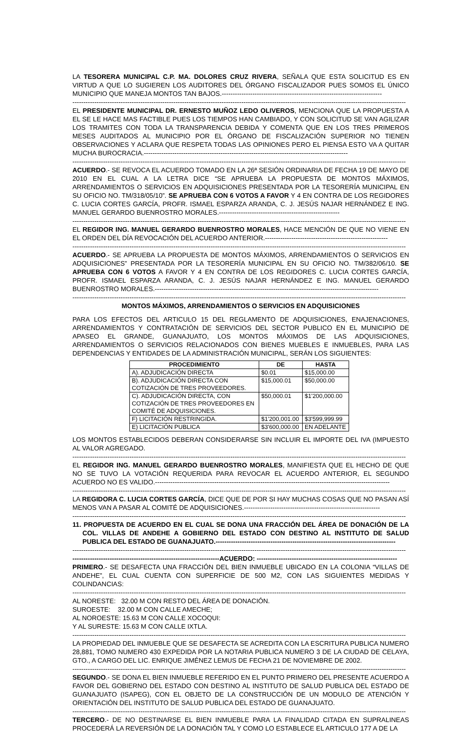LA TESORERA MUNICIPAL C.P. MA. DOLORES CRUZ RIVERA, SEÑALA QUE ESTA SOLICITUD ES EN VIRTUD A QUE LO SUGIEREN LOS AUDITORES DEL ÓRGANO FISCALIZADOR PUES SOMOS EL ÚNICO MUNICIPIO QUE MANEJA MONTOS TAN BAJOS.-------------------------------------------------------------------------
--------------------------------------------------------------------------------------------------------------------------------------------------------
EL PRESIDENTE MUNICIPAL DR. ERNESTO MUÑOZ LEDO OLIVEROS, MENCIONA QUE LA PROPUESTA A EL SE LE HACE MAS FACTIBLE PUES LOS TIEMPOS HAN CAMBIADO, Y CON SOLICITUD SE VAN AGILIZAR LOS TRAMITES CON TODA LA TRANSPARENCIA DEBIDA Y COMENTA QUE EN LOS TRES PRIMEROS MESES AUDITADOS AL MUNICIPIO POR EL ÓRGANO DE FISCALIZACIÓN SUPERIOR NO TIENEN OBSERVACIONES Y ACLARA QUE RESPETA TODAS LAS OPINIONES PERO EL PIENSA ESTO VA A QUITAR MUCHA BUROCRACIA.---------------------------------------------------------------------------------------------
--------------------------------------------------------------------------------------------------------------------------------------------------------
ACUERDO.- SE REVOCA EL ACUERDO TOMADO EN LA 26ª SESIÓN ORDINARIA DE FECHA 19 DE MAYO DE 2010 EN EL CUAL A LA LETRA DICE “SE APRUEBA LA PROPUESTA DE MONTOS MÁXIMOS, ARRENDAMIENTOS O SERVICIOS EN ADQUISICIONES PRESENTADA POR LA TESORERÍA MUNICIPAL EN SU OFICIO NO. TM/318/05/10”. SE APRUEBA CON 6 VOTOS A FAVOR Y 4 EN CONTRA DE LOS REGIDORES C. LUCIA CORTES GARCÍA, PROFR. ISMAEL ESPARZA ARANDA, C. J. JESÚS NAJAR HERNÁNDEZ E ING. MANUEL GERARDO BUENROSTRO MORALES.-------------------------------------------------------
--------------------------------------------------------------------------------------------------------------------------------------------------------
EL REGIDOR ING. MANUEL GERARDO BUENROSTRO MORALES, HACE MENCIÓN DE QUE NO VIENE EN EL ORDEN DEL DÍA REVOCACIÓN DEL ACUERDO ANTERIOR.--------------------------------------------------------
--------------------------------------------------------------------------------------------------------------------------------------------------------
ACUERDO.- SE APRUEBA LA PROPUESTA DE MONTOS MÁXIMOS, ARRENDAMIENTOS O SERVICIOS EN ADQUISICIONES” PRESENTADA POR LA TESORERÍA MUNICIPAL EN SU OFICIO NO. TM/382/06/10. SE APRUEBA CON 6 VOTOS A FAVOR Y 4 EN CONTRA DE LOS REGIDORES C. LUCIA CORTES GARCÍA, PROFR. ISMAEL ESPARZA ARANDA, C. J. JESÚS NAJAR HERNÁNDEZ E ING. MANUEL GERARDO BUENROSTRO MORALES.------------------------------------------------------------------------------------------------------
--------------------------------------------------------------------------------------------------------------------------------------------------------
MONTOS MÁXIMOS, ARRENDAMIENTOS O SERVICIOS EN ADQUISICIONES
PARA LOS EFECTOS DEL ARTICULO 15 DEL REGLAMENTO DE ADQUISICIONES, ENAJENACIONES, ARRENDAMIENTOS Y CONTRATACIÓN DE SERVICIOS DEL SECTOR PUBLICO EN EL MUNICIPIO DE APASEO EL GRANDE, GUANAJUATO, LOS MONTOS MÁXIMOS DE LAS ADQUISICIONES, ARRENDAMIENTOS O SERVICIOS RELACIONADOS CON BIENES MUEBLES E INMUEBLES, PARA LAS DEPENDENCIAS Y ENTIDADES DE LA ADMINISTRACIÓN MUNICIPAL, SERÁN LOS SIGUIENTES:
| PROCEDIMIENTO | DE | HASTA |
| --- | --- | --- |
| A). ADJUDICACIÓN DIRECTA | $0.01 | $15,000.00 |
| B). ADJUDICACIÓN DIRECTA CON COTIZACIÓN DE TRES PROVEEDORES. | $15,000.01 | $50,000.00 |
| C). ADJUDICACIÓN DIRECTA, CON COTIZACIÓN DE TRES PROVEEDORES EN COMITÉ DE ADQUISICIONES. | $50,000.01 | $1'200,000.00 |
| F) LICITACIÓN RESTRINGIDA. | $1'200,001.00 | $3'599,999.99 |
| E) LICITACIÓN PUBLICA | $3'600,000.00 | EN ADELANTE |
LOS MONTOS ESTABLECIDOS DEBERAN CONSIDERARSE SIN INCLUIR EL IMPORTE DEL IVA (IMPUESTO AL VALOR AGREGADO.
--------------------------------------------------------------------------------------------------------------------------------------------------------
EL REGIDOR ING. MANUEL GERARDO BUENROSTRO MORALES, MANIFIESTA QUE EL HECHO DE QUE NO SE TUVO LA VOTACIÓN REQUERIDA PARA REVOCAR EL ACUERDO ANTERIOR, EL SEGUNDO ACUERDO NO ES VALIDO.-----------------------------------------------------------------------------------------------------------
--------------------------------------------------------------------------------------------------------------------------------------------------------
LA REGIDORA C. LUCIA CORTES GARCÍA, DICE QUE DE POR SI HAY MUCHAS COSAS QUE NO PASAN ASÍ MENOS VAN A PASAR AL COMITÉ DE ADQUISICIONES.--------------------------------------------------------------
--------------------------------------------------------------------------------------------------------------------------------------------------------
11. PROPUESTA DE ACUERDO EN EL CUAL SE DONA UNA FRACCIÓN DEL ÁREA DE DONACIÓN DE LA COL. VILLAS DE ANDEHE A GOBIERNO DEL ESTADO CON DESTINO AL INSTITUTO DE SALUD PUBLICA DEL ESTADO DE GUANAJUATO.----------------------------------------------------------------------------------
--------------------------------------------------------------------------------------------------------------------------------------------------------
-------------------------------------------------------------------ACUERDO: ----------------------------------------------------------------
PRIMERO.- SE DESAFECTA UNA FRACCIÓN DEL BIEN INMUEBLE UBICADO EN LA COLONIA “VILLAS DE ANDEHE”, EL CUAL CUENTA CON SUPERFICIE DE 500 M2, CON LAS SIGUIENTES MEDIDAS Y COLINDANCIAS:
--------------------------------------------------------------------------------------------------------------------------------------------------------
AL NORESTE: 32.00 M CON RESTO DEL ÁREA DE DONACIÓN.
SUROESTE: 32.00 M CON CALLE AMECHE;
AL NOROESTE: 15.63 M CON CALLE XOCOQUI:
Y AL SURESTE: 15.63 M CON CALLE IXTLA.
--------------------------------------------------------------------------------------------------------------------------------------------------------
LA PROPIEDAD DEL INMUEBLE QUE SE DESAFECTA SE ACREDITA CON LA ESCRITURA PUBLICA NUMERO 28,881, TOMO NUMERO 430 EXPEDIDA POR LA NOTARIA PUBLICA NUMERO 3 DE LA CIUDAD DE CELAYA, GTO., A CARGO DEL LIC. ENRIQUE JIMÉNEZ LEMUS DE FECHA 21 DE NOVIEMBRE DE 2002.
--------------------------------------------------------------------------------------------------------------------------------------------------------
SEGUNDO.- SE DONA EL BIEN INMUEBLE REFERIDO EN EL PUNTO PRIMERO DEL PRESENTE ACUERDO A FAVOR DEL GOBIERNO DEL ESTADO CON DESTINO AL INSTITUTO DE SALUD PUBLICA DEL ESTADO DE GUANAJUATO (ISAPEG), CON EL OBJETO DE LA CONSTRUCCIÓN DE UN MODULO DE ATENCIÓN Y ORIENTACIÓN DEL INSTITUTO DE SALUD PUBLICA DEL ESTADO DE GUANAJUATO.
--------------------------------------------------------------------------------------------------------------------------------------------------------
TERCERO.- DE NO DESTINARSE EL BIEN INMUEBLE PARA LA FINALIDAD CITADA EN SUPRALINEAS PROCEDERÁ LA REVERSIÓN DE LA DONACIÓN TAL Y COMO LO ESTABLECE EL ARTICULO 177 A DE LA